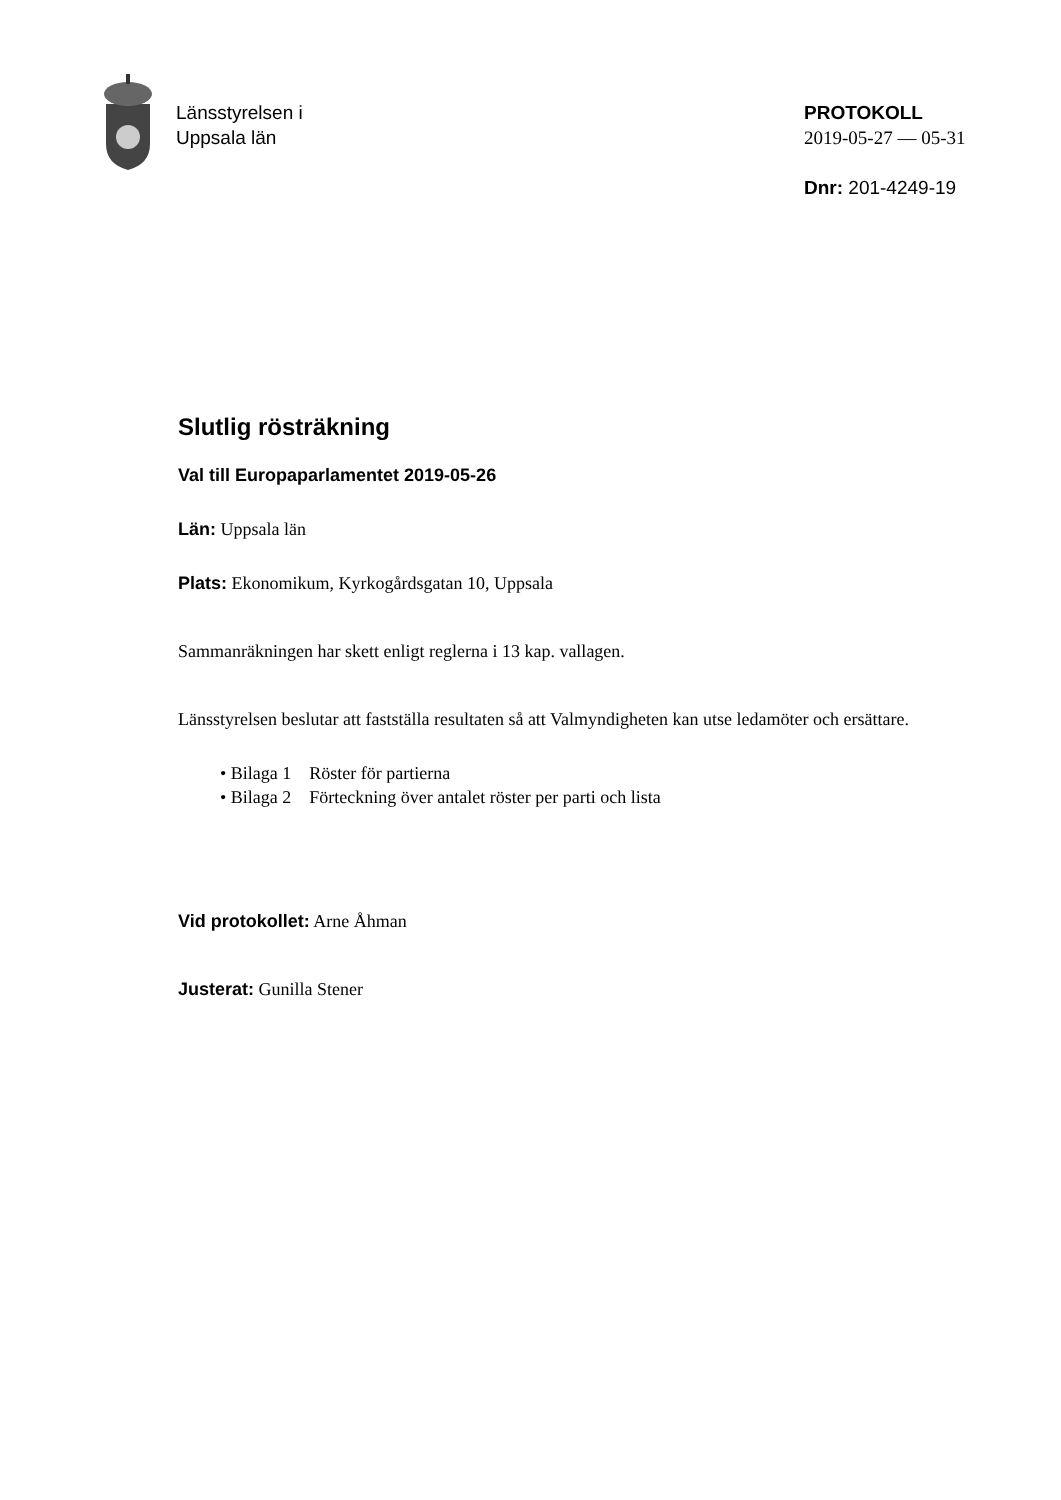Länsstyrelsen i
Uppsala län
PROTOKOLL
2019-05-27 — 05-31
Dnr: 201-4249-19
Slutlig rösträkning
Val till Europaparlamentet 2019-05-26
Län: Uppsala län
Plats: Ekonomikum, Kyrkogårdsgatan 10, Uppsala
Sammanräkningen har skett enligt reglerna i 13 kap. vallagen.
Länsstyrelsen beslutar att fastställa resultaten så att Valmyndigheten kan utse ledamöter och ersättare.
• Bilaga 1 Röster för partierna
• Bilaga 2 Förteckning över antalet röster per parti och lista
Vid protokollet: Arne Åhman
Justerat: Gunilla Stener